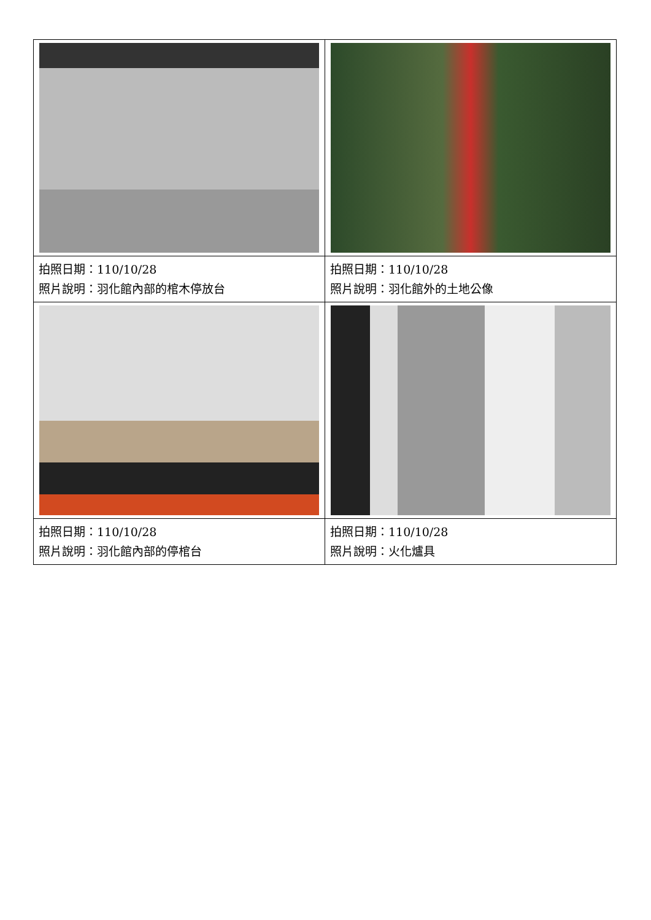| 拍照日期：110/10/28 照片說明：羽化館內部的棺木停放台 | 拍照日期：110/10/28 照片說明：羽化館外的土地公像 |
| 拍照日期：110/10/28 照片說明：羽化館內部的停棺台 | 拍照日期：110/10/28 照片說明：火化爐具 |